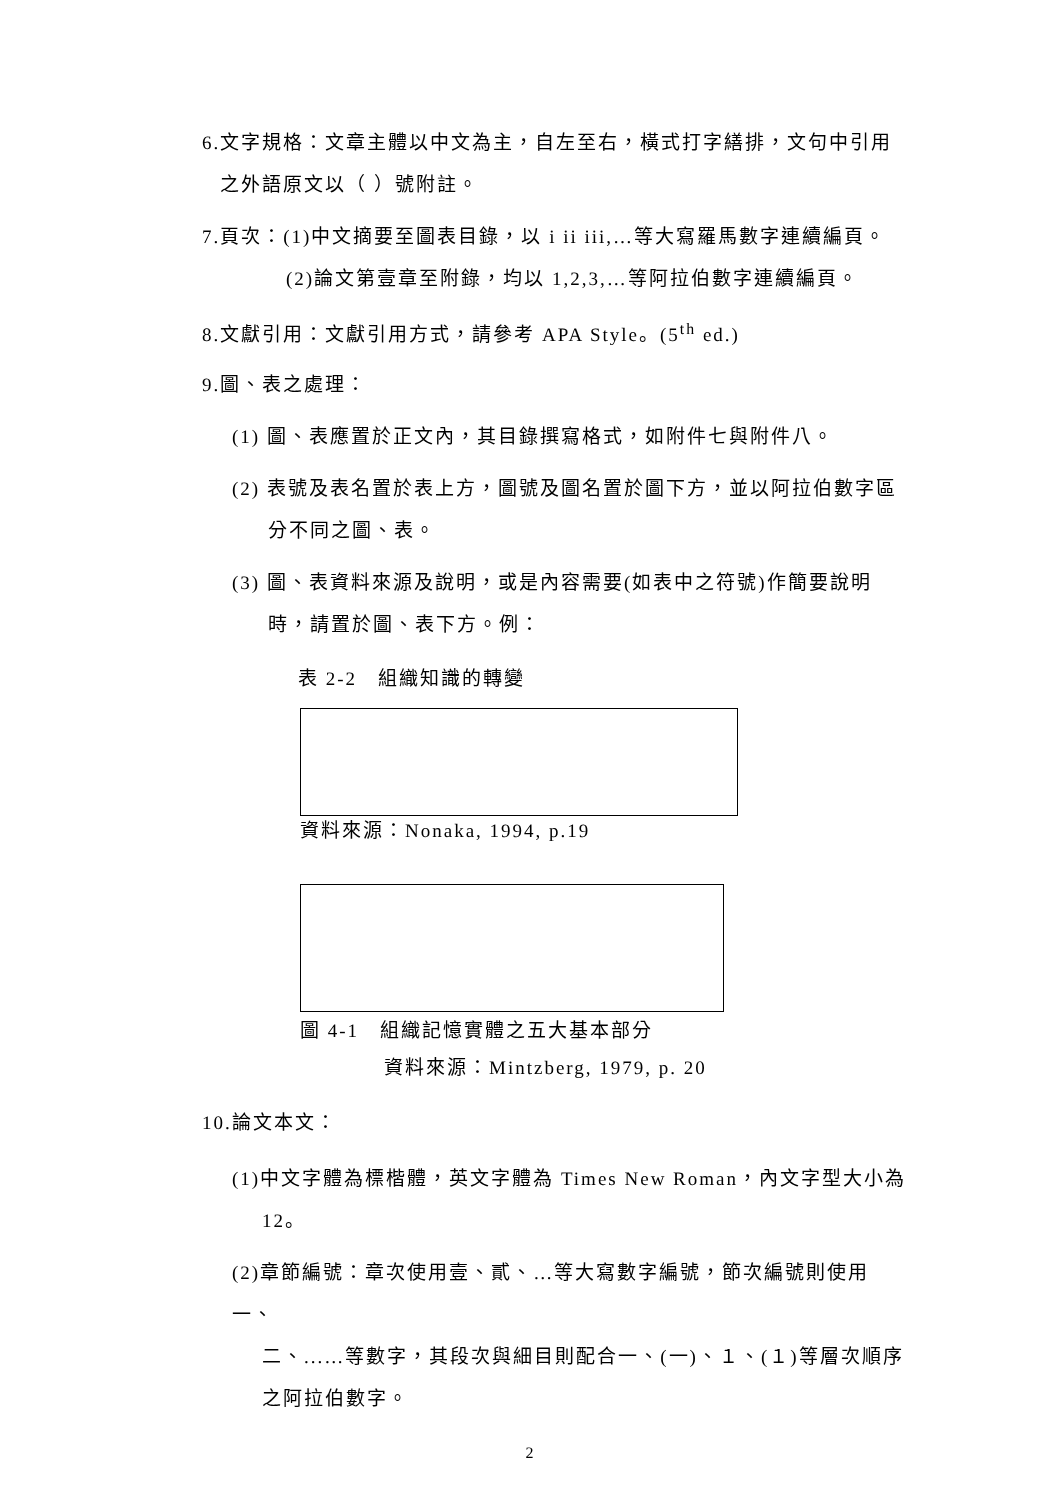6.文字規格：文章主體以中文為主，自左至右，橫式打字繕排，文句中引用
之外語原文以（ ）號附註。
7.頁次：(1)中文摘要至圖表目錄，以 i ii iii,…等大寫羅馬數字連續編頁。
(2)論文第壹章至附錄，均以 1,2,3,…等阿拉伯數字連續編頁。
8.文獻引用：文獻引用方式，請參考 APA Style。(5<sup>th</sup> ed.)
9.圖、表之處理：
(1) 圖、表應置於正文內，其目錄撰寫格式，如附件七與附件八。
(2) 表號及表名置於表上方，圖號及圖名置於圖下方，並以阿拉伯數字區
分不同之圖、表。
(3) 圖、表資料來源及說明，或是內容需要(如表中之符號)作簡要說明
時，請置於圖、表下方。例：
表 2-2　組織知識的轉變
資料來源：Nonaka, 1994, p.19
圖 4-1　組織記憶實體之五大基本部分
資料來源：Mintzberg, 1979, p. 20
10.論文本文：
(1)中文字體為標楷體，英文字體為 Times New Roman，內文字型大小為
12。
(2)章節編號：章次使用壹、貳、…等大寫數字編號，節次編號則使用一、
二、...…等數字，其段次與細目則配合一、(一)、１、(１)等層次順序
之阿拉伯數字。
2